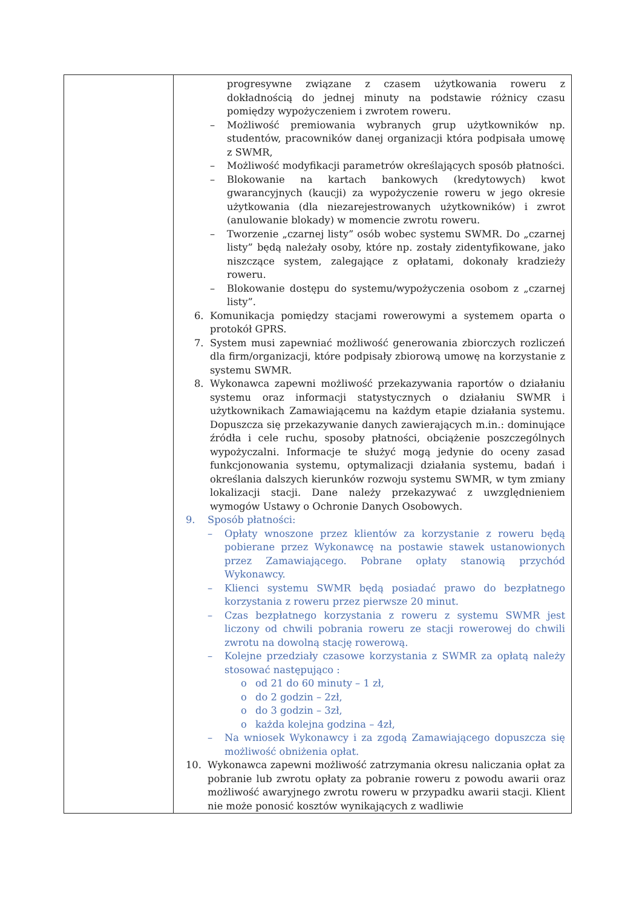| | progresywne związane z czasem użytkowania roweru z dokładnością do jednej minuty na podstawie różnicy czasu pomiędzy wypożyczeniem i zwrotem roweru. – Możliwość premiowania wybranych grup użytkowników np. studentów, pracowników danej organizacji która podpisała umowę z SWMR, – Możliwość modyfikacji parametrów określających sposób płatności. – Blokowanie na kartach bankowych (kredytowych) kwot gwarancyjnych (kaucji) za wypożyczenie roweru w jego okresie użytkowania (dla niezarejestrowanych użytkowników) i zwrot (anulowanie blokady) w momencie zwrotu roweru. – Tworzenie „czarnej listy” osób wobec systemu SWMR. Do „czarnej listy” będą należały osoby, które np. zostały zidentyfikowane, jako niszczące system, zalegające z opłatami, dokonały kradzieży roweru. – Blokowanie dostępu do systemu/wypożyczenia osobom z „czarnej listy”. 6. Komunikacja pomiędzy stacjami rowerowymi a systemem oparta o protokół GPRS. 7. System musi zapewniać możliwość generowania zbiorczych rozliczeń dla firm/organizacji, które podpisały zbiorową umowę na korzystanie z systemu SWMR. 8. Wykonawca zapewni możliwość przekazywania raportów o działaniu systemu oraz informacji statystycznych o działaniu SWMR i użytkownikach Zamawiającemu na każdym etapie działania systemu. Dopuszcza się przekazywanie danych zawierających m.in.: dominujące źródła i cele ruchu, sposoby płatności, obciążenie poszczególnych wypożyczalni. Informacje te służyć mogą jedynie do oceny zasad funkcjonowania systemu, optymalizacji działania systemu, badań i określania dalszych kierunków rozwoju systemu SWMR, w tym zmiany lokalizacji stacji. Dane należy przekazywać z uwzględnieniem wymogów Ustawy o Ochronie Danych Osobowych. 9. Sposób płatności: – Opłaty wnoszone przez klientów za korzystanie z roweru będą pobierane przez Wykonawcę na postawie stawek ustanowionych przez Zamawiającego. Pobrane opłaty stanowią przychód Wykonawcy. – Klienci systemu SWMR będą posiadać prawo do bezpłatnego korzystania z roweru przez pierwsze 20 minut. – Czas bezpłatnego korzystania z roweru z systemu SWMR jest liczony od chwili pobrania roweru ze stacji rowerowej do chwili zwrotu na dowolną stację rowerową. – Kolejne przedziały czasowe korzystania z SWMR za opłatą należy stosować następująco : o od 21 do 60 minuty – 1 zł, o do 2 godzin – 2zł, o do 3 godzin – 3zł, o każda kolejna godzina – 4zł, – Na wniosek Wykonawcy i za zgodą Zamawiającego dopuszcza się możliwość obniżenia opłat. 10. Wykonawca zapewni możliwość zatrzymania okresu naliczania opłat za pobranie lub zwrotu opłaty za pobranie roweru z powodu awarii oraz możliwość awaryjnego zwrotu roweru w przypadku awarii stacji. Klient nie może ponosić kosztów wynikających z wadliwie |